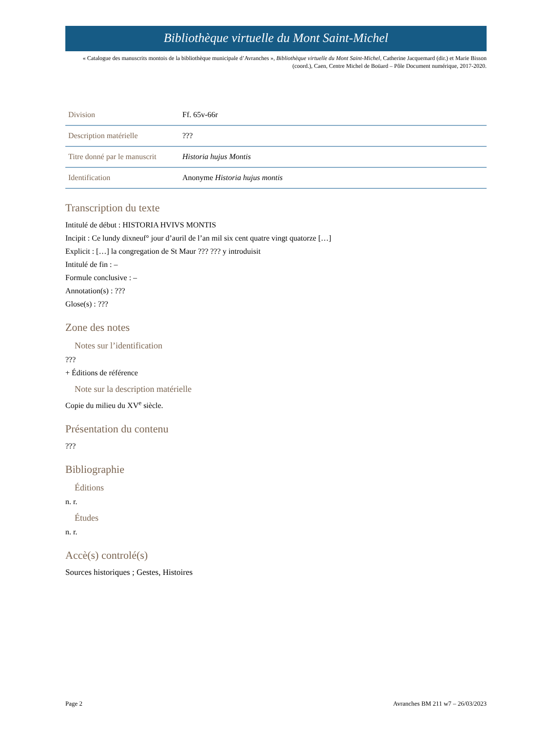Bibliothèque virtuelle du Mont Saint-Michel
« Catalogue des manuscrits montois de la bibliothèque municipale d’Avranches », Bibliothèque virtuelle du Mont Saint-Michel, Catherine Jacquemard (dir.) et Marie Bisson (coord.), Caen, Centre Michel de Boüard – Pôle Document numérique, 2017-2020.
| Division | Ff. 65v-66r |
| Description matérielle | ??? |
| Titre donné par le manuscrit | Historia hujus Montis |
| Identification | Anonyme Historia hujus montis |
Transcription du texte
Intitulé de début : HISTORIA HVIVS MONTIS
Incipit : Ce lundy dixneuf° jour d’auril de l’an mil six cent quatre vingt quatorze […]
Explicit : […] la congregation de St Maur ??? ??? y introduisit
Intitulé de fin : –
Formule conclusive : –
Annotation(s) : ???
Glose(s) : ???
Zone des notes
Notes sur l’identification
???
+ Éditions de référence
Note sur la description matérielle
Copie du milieu du XV<sup>e</sup> siècle.
Présentation du contenu
???
Bibliographie
Éditions
n. r.
Études
n. r.
Accè(s) controlé(s)
Sources historiques ; Gestes, Histoires
Page 2 Avranches BM 211 w7 – 26/03/2023